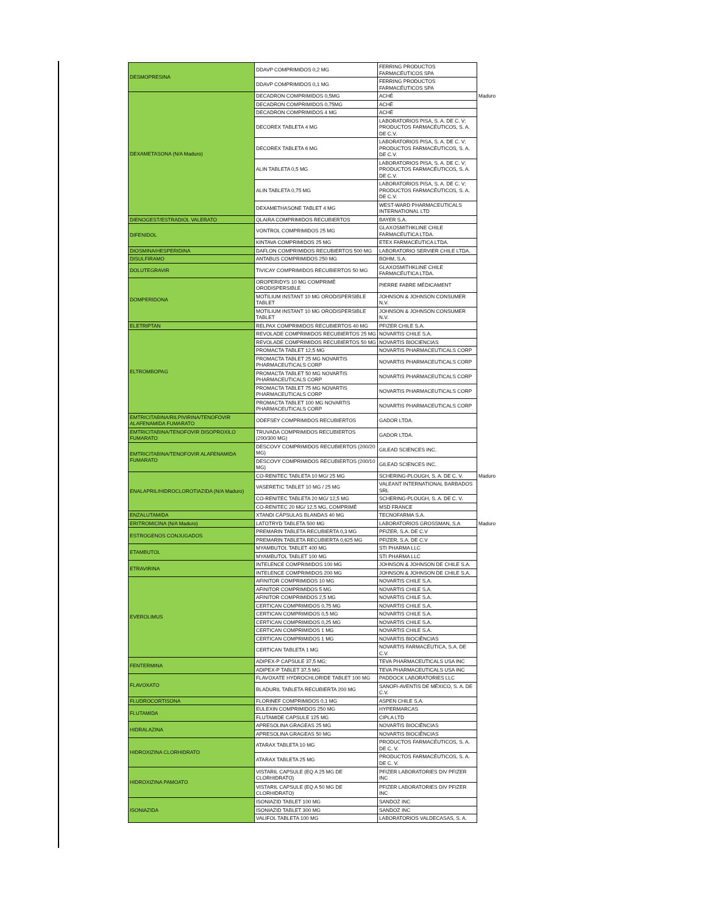| DESMOPRESINA | DDAVP COMPRIMIDOS 0,2 MG | FERRING PRODUCTOS FARMACÉUTICOS SPA | |
| | DDAVP COMPRIMIDOS 0,1 MG | FERRING PRODUCTOS FARMACÉUTICOS SPA | |
| DEXAMETASONA (N/A Maduro) | DECADRON COMPRIMIDOS 0,5MG | ACHÉ | Maduro |
| | DECADRON COMPRIMIDOS 0,75MG | ACHÉ | |
| | DECADRON COMPRIMIDOS 4 MG | ACHÉ | |
| | DECOREX TABLETA 4 MG | LABORATORIOS PISA, S. A. DE C. V; PRODUCTOS FARMACÉUTICOS, S. A. DE C.V. | |
| | DECOREX TABLETA 6 MG | LABORATORIOS PISA, S. A. DE C. V; PRODUCTOS FARMACÉUTICOS, S. A. DE C.V. | |
| | ALIN TABLETA 0,5 MG | LABORATORIOS PISA, S. A. DE C. V; PRODUCTOS FARMACÉUTICOS, S. A. DE C.V. | |
| | ALIN TABLETA 0,75 MG | LABORATORIOS PISA, S. A. DE C. V; PRODUCTOS FARMACÉUTICOS, S. A. DE C.V. | |
| | DEXAMETHASONE TABLET 4 MG | WEST-WARD PHARMACEUTICALS INTERNATIONAL LTD | |
| DIENOGEST/ESTRADIOL VALERATO | QLAIRA COMPRIMIDOS RECUBIERTOS | BAYER S.A. | |
| DIFENIDOL | VONTROL COMPRIMIDOS 25 MG | GLAXOSMITHKLINE CHILE FARMACÉUTICA LTDA. | |
| | KINTAVA COMPRIMIDOS 25 MG | ETEX FARMACÉUTICA LTDA. | |
| DIOSMINA/HESPERIDINA | DAFLON COMPRIMIDOS RECUBIERTOS 500 MG | LABORATORIO SERVIER CHILE LTDA. | |
| DISULFIRAMO | ANTABUS COMPRIMIDOS 250 MG | BOHM, S.A. | |
| DOLUTEGRAVIR | TIVICAY COMPRIMIDOS RECUBIERTOS 50 MG | GLAXOSMITHKLINE CHILE FARMACÉUTICA LTDA. | |
| DOMPERIDONA | OROPERIDYS 10 MG COMPRIMÉ ORODISPERSIBLE | PIERRE FABRE MÉDICAMENT | |
| | MOTILIUM INSTANT 10 MG ORODISPERSIBLE TABLET | JOHNSON & JOHNSON CONSUMER N.V. | |
| | MOTILIUM INSTANT 10 MG ORODISPERSIBLE TABLET | JOHNSON & JOHNSON CONSUMER N.V. | |
| ELETRIPTAN | RELPAX COMPRIMIDOS RECUBIERTOS 40 MG | PFIZER CHILE S.A. | |
| ELTROMBOPAG | REVOLADE COMPRIMIDOS RECUBIERTOS 25 MG | NOVARTIS CHILE S.A. | |
| | REVOLADE COMPRIMIDOS RECUBIERTOS 50 MG | NOVARTIS BIOCIENCIAS | |
| | PROMACTA TABLET 12,5 MG | NOVARTIS PHARMACEUTICALS CORP | |
| | PROMACTA TABLET 25 MG NOVARTIS PHARMACEUTICALS CORP | NOVARTIS PHARMACEUTICALS CORP | |
| | PROMACTA TABLET 50 MG NOVARTIS PHARMACEUTICALS CORP | NOVARTIS PHARMACEUTICALS CORP | |
| | PROMACTA TABLET 75 MG NOVARTIS PHARMACEUTICALS CORP | NOVARTIS PHARMACEUTICALS CORP | |
| | PROMACTA TABLET 100 MG NOVARTIS PHARMACEUTICALS CORP | NOVARTIS PHARMACEUTICALS CORP | |
| EMTRICITABINA/RILPIVIRINA/TENOFOVIR ALAFENAMIDA FUMARATO | ODEFSEY COMPRIMIDOS RECUBIERTOS | GADOR LTDA. | |
| EMTRICITABINA/TENOFOVIR DISOPROXILO FUMARATO | TRUVADA COMPRIMIDOS RECUBIERTOS (200/300 MG) | GADOR LTDA. | |
| EMTRICITABINA/TENOFOVIR ALAFENAMIDA FUMARATO | DESCOVY COMPRIMIDOS RECUBIERTOS (200/20 MG) | GILEAD SCIENCES INC. | |
| | DESCOVY COMPRIMIDOS RECUBIERTOS (200/10 MG) | GILEAD SCIENCES INC. | |
| ENALAPRIL/HIDROCLOROTIAZIDA (N/A Maduro) | CO-RENITEC TABLETA 10 MG/ 25 MG | SCHERING-PLOUGH, S. A. DE C. V. | Maduro |
| | VASERETIC TABLET 10 MG / 25 MG | VALEANT INTERNATIONAL BARBADOS SRL | |
| | CO-RENITEC TABLETA 20 MG/ 12,5 MG | SCHERING-PLOUGH, S. A. DE C. V. | |
| | CO-RENITEC 20 MG/ 12,5 MG, COMPRIMÉ | MSD FRANCE | |
| ENZALUTAMIDA | XTANDI CÁPSULAS BLANDAS 40 MG | TECNOFARMA S.A. | |
| ERITROMICINA (N/A Maduro) | LATOTRYD TABLETA 500 MG | LABORATORIOS GROSSMAN, S.A | Maduro |
| ESTROGENOS CONJUGADOS | PREMARIN TABLETA RECUBIERTA 0,3 MG | PFIZER, S.A. DE C.V | |
| | PREMARIN TABLETA RECUBIERTA 0,625 MG | PFIZER, S.A. DE C.V | |
| ETAMBUTOL | MYAMBUTOL TABLET 400 MG | STI PHARMA LLC | |
| | MYAMBUTOL TABLET 100 MG | STI PHARMA LLC | |
| ETRAVIRINA | INTELENCE COMPRIMIDOS 100 MG | JOHNSON & JOHNSON DE CHILE S.A. | |
| | INTELENCE COMPRIMIDOS 200 MG | JOHNSON & JOHNSON DE CHILE S.A. | |
| EVEROLIMUS | AFINITOR COMPRIMIDOS 10 MG | NOVARTIS CHILE S.A. | |
| | AFINITOR COMPRIMIDOS 5 MG | NOVARTIS CHILE S.A. | |
| | AFINITOR COMPRIMIDOS 2,5 MG | NOVARTIS CHILE S.A. | |
| | CERTICAN COMPRIMIDOS 0,75 MG | NOVARTIS CHILE S.A. | |
| | CERTICAN COMPRIMIDOS 0,5 MG | NOVARTIS CHILE S.A. | |
| | CERTICAN COMPRIMIDOS 0,25 MG | NOVARTIS CHILE S.A. | |
| | CERTICAN COMPRIMIDOS 1 MG | NOVARTIS CHILE S.A. | |
| | CERTICAN COMPRIMIDOS 1 MG | NOVARTIS BIOCIÊNCIAS | |
| | CERTICAN TABLETA 1 MG | NOVARTIS FARMACÉUTICA, S.A. DE C.V. | |
| FENTERMINA | ADIPEX-P CAPSULE 37,5 MG; | TEVA PHARMACEUTICALS USA INC | |
| | ADIPEX-P TABLET 37,5 MG | TEVA PHARMACEUTICALS USA INC | |
| FLAVOXATO | FLAVOXATE HYDROCHLORIDE TABLET 100 MG | PADDOCK LABORATORIES LLC | |
| | BLADURIL TABLETA RECUBIERTA 200 MG | SANOFI-AVENTIS DE MÉXICO, S. A. DE C.V. | |
| FLUDROCORTISONA | FLORINEF COMPRIMIDOS 0,1 MG | ASPEN CHILE S.A. | |
| FLUTAMIDA | EULEXIN COMPRIMIDOS 250 MG | HYPERMARCAS | |
| | FLUTAMIDE CAPSULE 125 MG | CIPLA LTD | |
| HIDRALAZINA | APRESOLINA GRAGEAS 25 MG | NOVARTIS BIOCIÊNCIAS | |
| | APRESOLINA GRAGEAS 50 MG | NOVARTIS BIOCIÊNCIAS | |
| HIDROXIZINA CLORHIDRATO | ATARAX TABLETA 10 MG | PRODUCTOS FARMACÉUTICOS, S. A. DE C. V. | |
| | ATARAX TABLETA 25 MG | PRODUCTOS FARMACÉUTICOS, S. A. DE C. V. | |
| HIDROXIZINA PAMOATO | VISTARIL CAPSULE (EQ A 25 MG DE CLORHIDRATO) | PFIZER LABORATORIES DIV PFIZER INC | |
| | VISTARIL CAPSULE (EQ A 50 MG DE CLORHIDRATO) | PFIZER LABORATORIES DIV PFIZER INC | |
| ISONIAZIDA | ISONIAZID TABLET 100 MG | SANDOZ INC | |
| | ISONIAZID TABLET 300 MG | SANDOZ INC | |
| | VALIFOL TABLETA 100 MG | LABORATORIOS VALDECASAS, S. A. | |